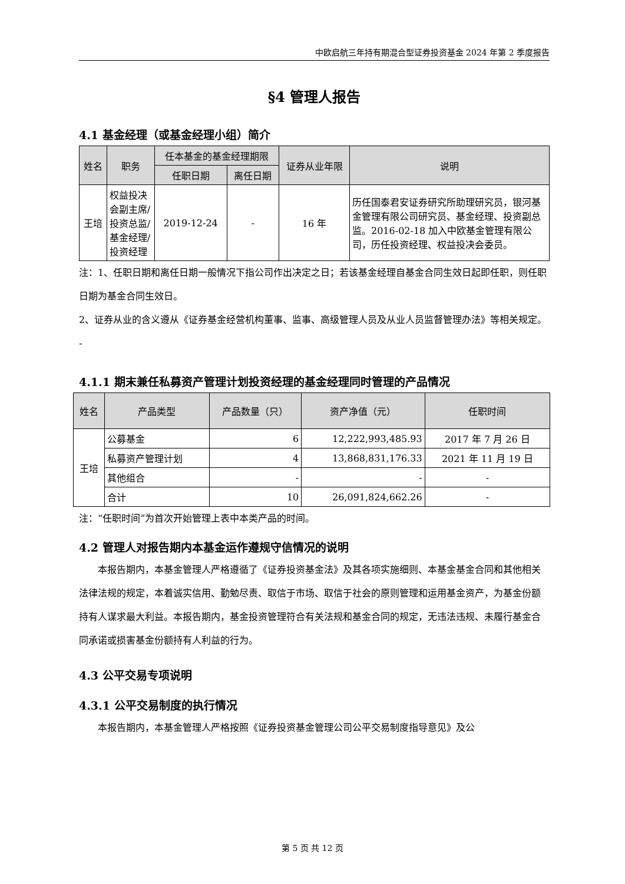中欧启航三年持有期混合型证券投资基金 2024 年第 2 季度报告
§4 管理人报告
4.1 基金经理（或基金经理小组）简介
| 姓名 | 职务 | 任本基金的基金经理期限 | | 证券从业年限 | 说明 |
| --- | --- | --- | --- | --- | --- |
| | | 任职日期 | 离任日期 | | |
| 王培 | 权益投决会副主席/投资总监/基金经理/投资经理 | 2019-12-24 | - | 16 年 | 历任国泰君安证券研究所助理研究员，银河基金管理有限公司研究员、基金经理、投资副总监。2016-02-18 加入中欧基金管理有限公司，历任投资经理、权益投决会委员。 |
注：1、任职日期和离任日期一般情况下指公司作出决定之日；若该基金经理自基金合同生效日起即任职，则任职日期为基金合同生效日。
2、证券从业的含义遵从《证券基金经营机构董事、监事、高级管理人员及从业人员监督管理办法》等相关规定。
-
4.1.1 期末兼任私募资产管理计划投资经理的基金经理同时管理的产品情况
| 姓名 | 产品类型 | 产品数量（只） | 资产净值（元） | 任职时间 |
| --- | --- | --- | --- | --- |
| 王培 | 公募基金 | 6 | 12,222,993,485.93 | 2017 年 7 月 26 日 |
| | 私募资产管理计划 | 4 | 13,868,831,176.33 | 2021 年 11 月 19 日 |
| | 其他组合 | - | - | - |
| | 合计 | 10 | 26,091,824,662.26 | - |
注：“任职时间”为首次开始管理上表中本类产品的时间。
4.2 管理人对报告期内本基金运作遵规守信情况的说明
本报告期内，本基金管理人严格遵循了《证券投资基金法》及其各项实施细则、本基金基金合同和其他相关法律法规的规定，本着诚实信用、勤勉尽责、取信于市场、取信于社会的原则管理和运用基金资产，为基金份额持有人谋求最大利益。本报告期内，基金投资管理符合有关法规和基金合同的规定，无违法违规、未履行基金合同承诺或损害基金份额持有人利益的行为。
4.3 公平交易专项说明
4.3.1 公平交易制度的执行情况
本报告期内，本基金管理人严格按照《证券投资基金管理公司公平交易制度指导意见》及公
第 5 页 共 12 页